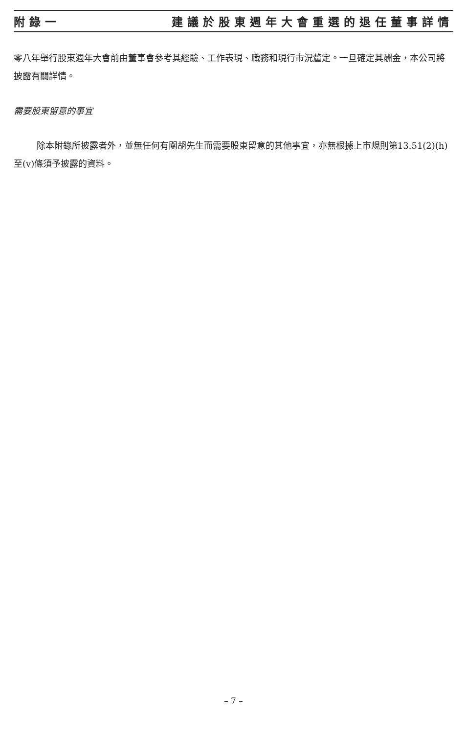附錄一 建議於股東週年大會重選的退任董事詳情
零八年舉行股東週年大會前由董事會參考其經驗、工作表現、職務和現行市況釐定。一旦確定其酬金，本公司將披露有關詳情。
需要股東留意的事宜
除本附錄所披露者外，並無任何有關胡先生而需要股東留意的其他事宜，亦無根據上市規則第13.51(2)(h)至(v)條須予披露的資料。
– 7 –